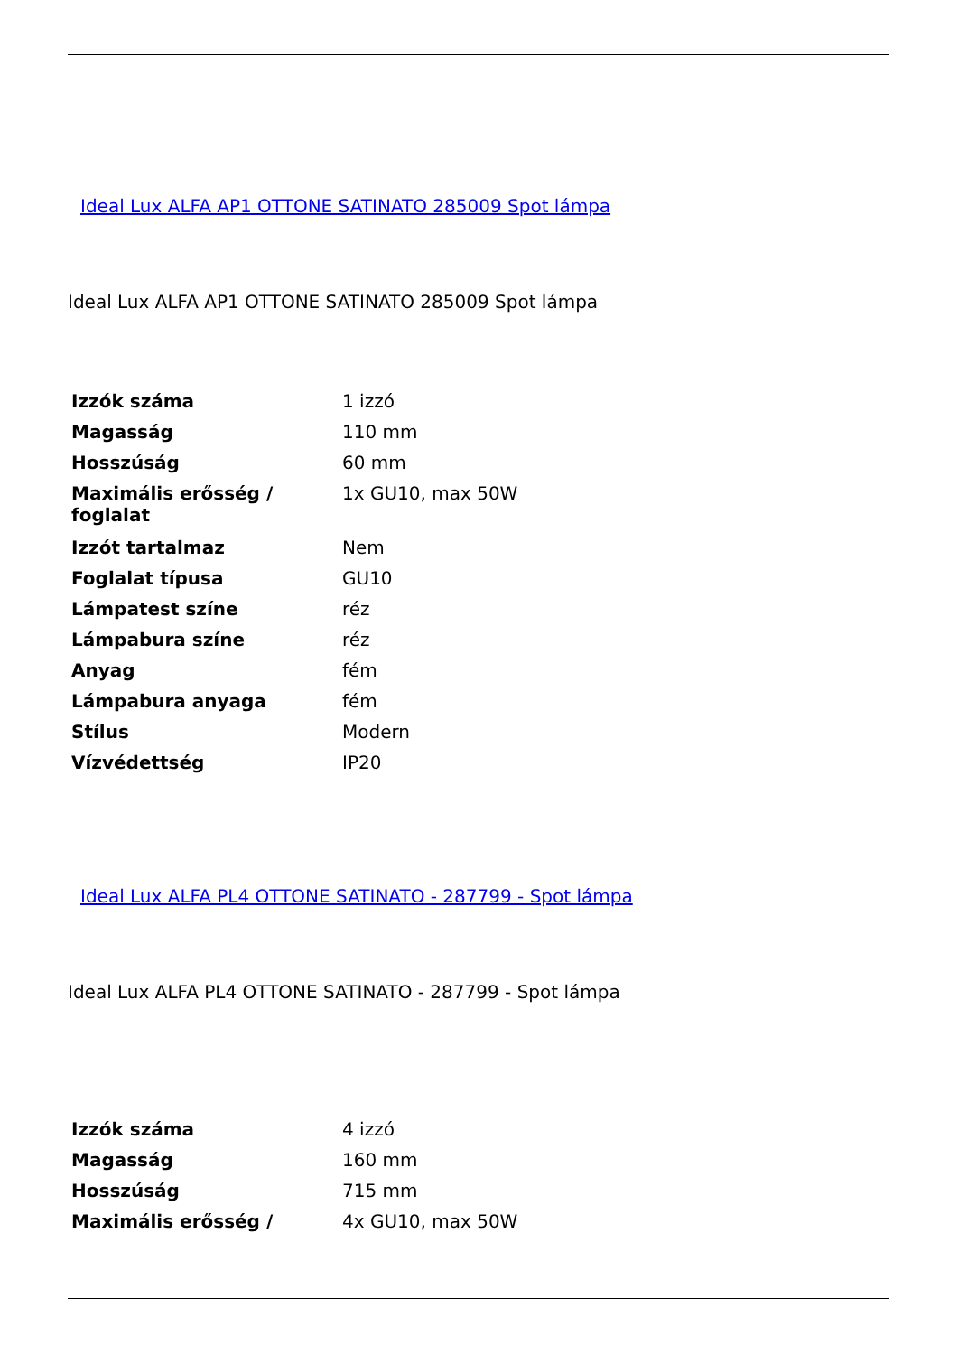Ideal Lux ALFA AP1 OTTONE SATINATO 285009 Spot lámpa
Ideal Lux ALFA AP1 OTTONE SATINATO 285009 Spot lámpa
| Izzók száma | 1 izzó |
| Magasság | 110 mm |
| Hosszúság | 60 mm |
| Maximális erősség / foglalat | 1x GU10, max 50W |
| Izzót tartalmaz | Nem |
| Foglalat típusa | GU10 |
| Lámpatest színe | réz |
| Lámpabura színe | réz |
| Anyag | fém |
| Lámpabura anyaga | fém |
| Stílus | Modern |
| Vízvédettség | IP20 |
Ideal Lux ALFA PL4 OTTONE SATINATO - 287799 - Spot lámpa
Ideal Lux ALFA PL4 OTTONE SATINATO - 287799 - Spot lámpa
| Izzók száma | 4 izzó |
| Magasság | 160 mm |
| Hosszúság | 715 mm |
| Maximális erősség / | 4x GU10, max 50W |